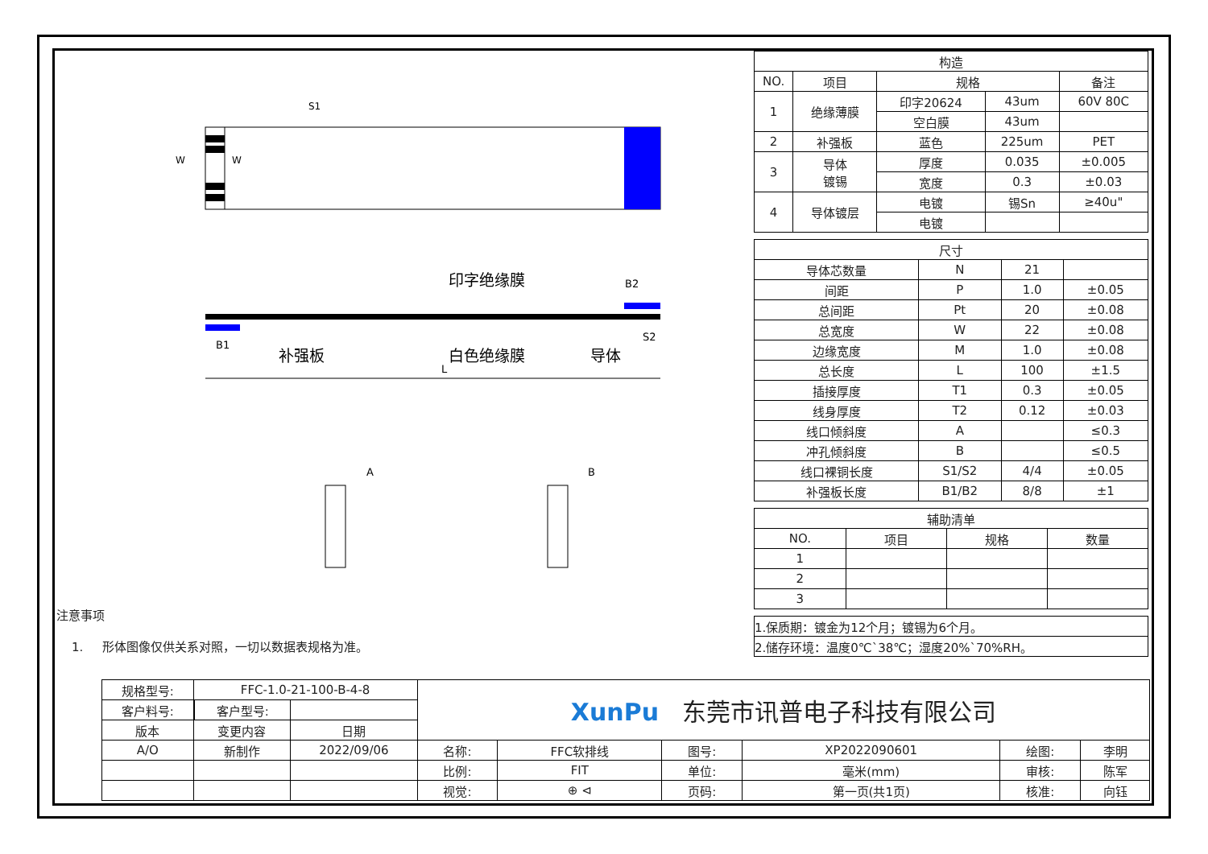W
W
S1
印字绝缘膜
B2
B1
补强板
白色绝缘膜
导体
S2
L
A
B
注意事项
1. 形体图像仅供关系对照，一切以数据表规格为准。
| 构造 | | | | |
| NO. | 项目 | 规格 | | 备注 |
| 1 | 绝缘薄膜 | 印字20624 | 43um | 60V 80C |
| | | 空白膜 | 43um | |
| 2 | 补强板 | 蓝色 | 225um | PET |
| 3 | 导体 镀锡 | 厚度 | 0.035 | ±0.005 |
| | | 宽度 | 0.3 | ±0.03 |
| 4 | 导体镀层 | 电镀 | 锡Sn | ≥40u" |
| | | 电镀 | | |
| 尺寸 | | | |
| 导体芯数量 | N | 21 | |
| 间距 | P | 1.0 | ±0.05 |
| 总间距 | Pt | 20 | ±0.08 |
| 总宽度 | W | 22 | ±0.08 |
| 边缘宽度 | M | 1.0 | ±0.08 |
| 总长度 | L | 100 | ±1.5 |
| 插接厚度 | T1 | 0.3 | ±0.05 |
| 线身厚度 | T2 | 0.12 | ±0.03 |
| 线口倾斜度 | A | | ≤0.3 |
| 冲孔倾斜度 | B | | ≤0.5 |
| 线口裸铜长度 | S1/S2 | 4/4 | ±0.05 |
| 补强板长度 | B1/B2 | 8/8 | ±1 |
| 辅助清单 | | | |
| NO. | 项目 | 规格 | 数量 |
| 1 | | | |
| 2 | | | |
| 3 | | | |
| 1.保质期：镀金为12个月；镀锡为6个月。 |
| 2.储存环境：温度0℃`38℃；湿度20%`70%RH。 |
| 规格型号: | FFC-1.0-21-100-B-4-8 | | | XunPu 东莞市讯普电子科技有限公司 | | | | | |
| 客户料号: | | 客户型号: | | | | | | | |
| 版本 | 变更内容 | | 日期 | | | | | | |
| A/O | 新制作 | | 2022/09/06 | 名称: | FFC软排线 | 图号: | XP2022090601 | 绘图: | 李明 |
| | | | | 比例: | FIT | 单位: | 毫米(mm) | 审核: | 陈军 |
| | | | | 视觉: | ⊕ ⊲ | 页码: | 第一页(共1页) | 核准: | 向钰 |